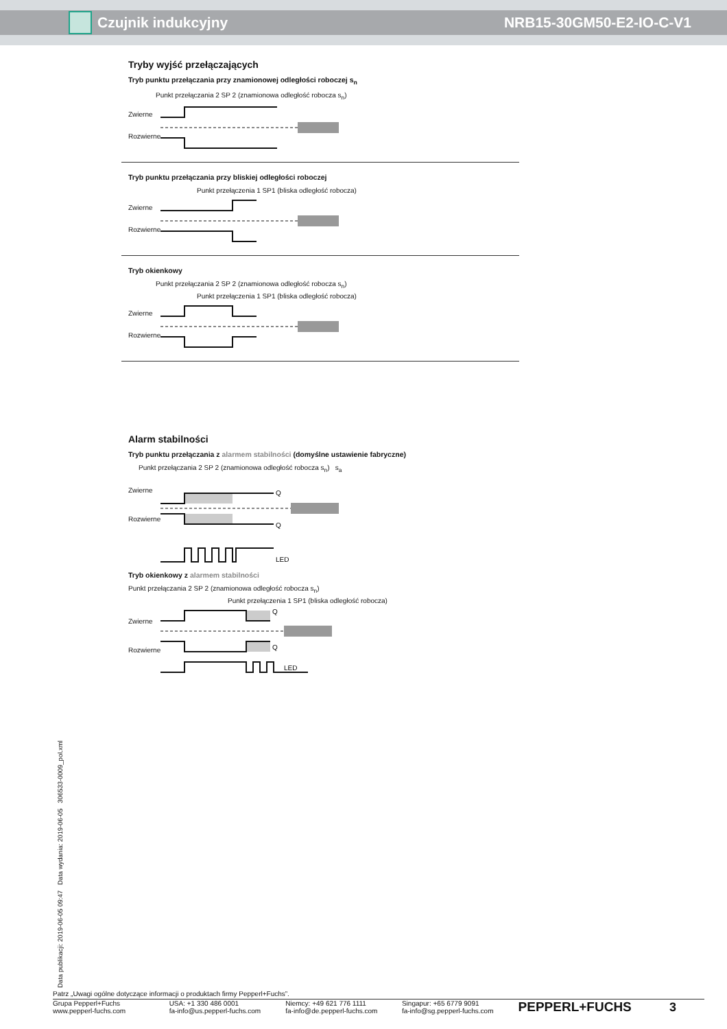Czujnik indukcyjny NRB15-30GM50-E2-IO-C-V1
Tryby wyjść przełączających
Tryb punktu przełączania przy znamionowej odległości roboczej s<sub>n</sub>
Punkt przełączania 2 SP 2 (znamionowa odległość robocza s<sub>n</sub>)
Zwierne
Rozwierne
Tryb punktu przełączania przy bliskiej odległości roboczej
Punkt przełączenia 1 SP1 (bliska odległość robocza)
Zwierne
Rozwierne
Tryb okienkowy
Punkt przełączania 2 SP 2 (znamionowa odległość robocza s<sub>n</sub>)
Punkt przełączenia 1 SP1 (bliska odległość robocza)
Zwierne
Rozwierne
Alarm stabilności
Tryb punktu przełączania z alarmem stabilności (domyślne ustawienie fabryczne)
Punkt przełączania 2 SP 2 (znamionowa odległość robocza s<sub>n</sub>) s<sub>a</sub>
Zwierne
Rozwierne
Q
Q
LED
Tryb okienkowy z alarmem stabilności
Punkt przełączania 2 SP 2 (znamionowa odległość robocza s<sub>n</sub>)
Punkt przełączenia 1 SP1 (bliska odległość robocza)
Zwierne
Rozwierne
Q
Q
LED
Data publikacji: 2019-06-05 09:47 Data wydania: 2019-06-05 306533-0009_pol.xml
Patrz „Uwagi ogólne dotyczące informacji o produktach firmy Pepperl+Fuchs”.
Grupa Pepperl+Fuchs
www.pepperl-fuchs.com
USA: +1 330 486 0001
fa-info@us.pepperl-fuchs.com
Niemcy: +49 621 776 1111
fa-info@de.pepperl-fuchs.com
Singapur: +65 6779 9091
fa-info@sg.pepperl-fuchs.com
PEPPERL+FUCHS 3